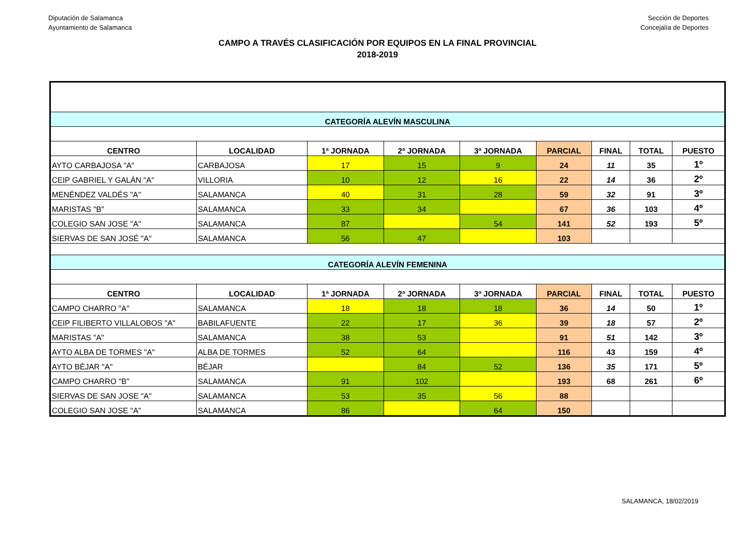Diputación de Salamanca
Ayuntamiento de Salamanca
Sección de Deportes
Concejalía de Deportes
CAMPO A TRAVÉS CLASIFICACIÓN POR EQUIPOS EN LA FINAL PROVINCIAL
2018-2019
| CATEGORÍA ALEVÍN MASCULINA | | | | | | | | |
| CENTRO | LOCALIDAD | 1ª JORNADA | 2ª JORNADA | 3ª JORNADA | PARCIAL | FINAL | TOTAL | PUESTO |
| AYTO CARBAJOSA "A" | CARBAJOSA | 17 | 15 | 9 | 24 | 11 | 35 | 1º |
| CEIP GABRIEL Y GALÁN "A" | VILLORIA | 10 | 12 | 16 | 22 | 14 | 36 | 2º |
| MENÉNDEZ VALDÉS "A" | SALAMANCA | 40 | 31 | 28 | 59 | 32 | 91 | 3º |
| MARISTAS "B" | SALAMANCA | 33 | 34 | | 67 | 36 | 103 | 4º |
| COLEGIO SAN JOSE "A" | SALAMANCA | 87 | | 54 | 141 | 52 | 193 | 5º |
| SIERVAS DE SAN JOSÉ "A" | SALAMANCA | 56 | 47 | | 103 | | | |
| CATEGORÍA ALEVÍN FEMENINA | | | | | | | | |
| CENTRO | LOCALIDAD | 1ª JORNADA | 2ª JORNADA | 3ª JORNADA | PARCIAL | FINAL | TOTAL | PUESTO |
| CAMPO CHARRO "A" | SALAMANCA | 18 | 18 | 18 | 36 | 14 | 50 | 1º |
| CEIP FILIBERTO VILLALOBOS "A" | BABILAFUENTE | 22 | 17 | 36 | 39 | 18 | 57 | 2º |
| MARISTAS "A" | SALAMANCA | 38 | 53 | | 91 | 51 | 142 | 3º |
| AYTO ALBA DE TORMES "A" | ALBA DE TORMES | 52 | 64 | | 116 | 43 | 159 | 4º |
| AYTO BÉJAR "A" | BÉJAR | | 84 | 52 | 136 | 35 | 171 | 5º |
| CAMPO CHARRO "B" | SALAMANCA | 91 | 102 | | 193 | 68 | 261 | 6º |
| SIERVAS DE SAN JOSE "A" | SALAMANCA | 53 | 35 | 56 | 88 | | | |
| COLEGIO SAN JOSE "A" | SALAMANCA | 86 | | 64 | 150 | | | |
SALAMANCA, 18/02/2019